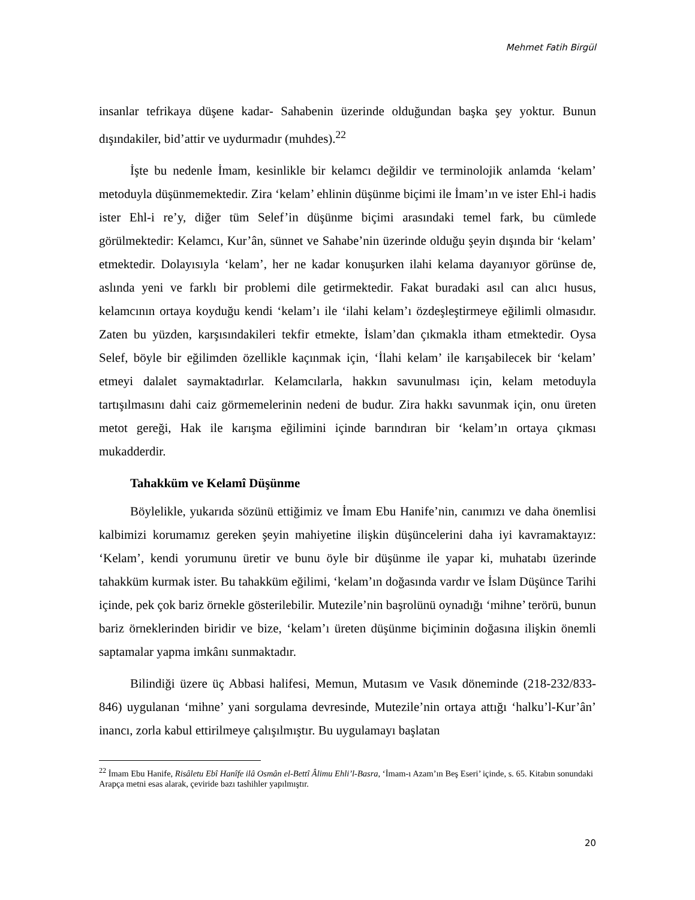Mehmet Fatih Birgül
insanlar tefrikaya düşene kadar- Sahabenin üzerinde olduğundan başka şey yoktur. Bunun dışındakiler, bid’attir ve uydurmadır (muhdes).<sup>22</sup>
İşte bu nedenle İmam, kesinlikle bir kelamcı değildir ve terminolojik anlamda ‘kelam’ metoduyla düşünmemektedir. Zira ‘kelam’ ehlinin düşünme biçimi ile İmam’ın ve ister Ehl-i hadis ister Ehl-i re’y, diğer tüm Selef’in düşünme biçimi arasındaki temel fark, bu cümlede görülmektedir: Kelamcı, Kur’ân, sünnet ve Sahabe’nin üzerinde olduğu şeyin dışında bir ‘kelam’ etmektedir. Dolayısıyla ‘kelam’, her ne kadar konuşurken ilahi kelama dayanıyor görünse de, aslında yeni ve farklı bir problemi dile getirmektedir. Fakat buradaki asıl can alıcı husus, kelamcının ortaya koyduğu kendi ‘kelam’ı ile ‘ilahi kelam’ı özdeşleştirmeye eğilimli olmasıdır. Zaten bu yüzden, karşısındakileri tekfir etmekte, İslam’dan çıkmakla itham etmektedir. Oysa Selef, böyle bir eğilimden özellikle kaçınmak için, ‘İlahi kelam’ ile karışabilecek bir ‘kelam’ etmeyi dalalet saymaktadırlar. Kelamcılarla, hakkın savunulması için, kelam metoduyla tartışılmasını dahi caiz görmemelerinin nedeni de budur. Zira hakkı savunmak için, onu üreten metot gereği, Hak ile karışma eğilimini içinde barındıran bir ‘kelam’ın ortaya çıkması mukadderdir.
Tahakküm ve Kelamî Düşünme
Böylelikle, yukarıda sözünü ettiğimiz ve İmam Ebu Hanife’nin, canımızı ve daha önemlisi kalbimizi korumamız gereken şeyin mahiyetine ilişkin düşüncelerini daha iyi kavramaktayız: ‘Kelam’, kendi yorumunu üretir ve bunu öyle bir düşünme ile yapar ki, muhatabı üzerinde tahakküm kurmak ister. Bu tahakküm eğilimi, ‘kelam’ın doğasında vardır ve İslam Düşünce Tarihi içinde, pek çok bariz örnekle gösterilebilir. Mutezile’nin başrolünü oynadığı ‘mihne’ terörü, bunun bariz örneklerinden biridir ve bize, ‘kelam’ı üreten düşünme biçiminin doğasına ilişkin önemli saptamalar yapma imkânı sunmaktadır.
Bilindiği üzere üç Abbasi halifesi, Memun, Mutasım ve Vasık döneminde (218-232/833-846) uygulanan ‘mihne’ yani sorgulama devresinde, Mutezile’nin ortaya attığı ‘halku’l-Kur’ân’ inancı, zorla kabul ettirilmeye çalışılmıştır. Bu uygulamayı başlatan
<sup>22</sup> İmam Ebu Hanife, Risâletu Ebî Hanîfe ilâ Osmân el-Bettî Âlimu Ehli’l-Basra, ‘İmam-ı Azam’ın Beş Eseri’ içinde, s. 65. Kitabın sonundaki Arapça metni esas alarak, çeviride bazı tashihler yapılmıştır.
20